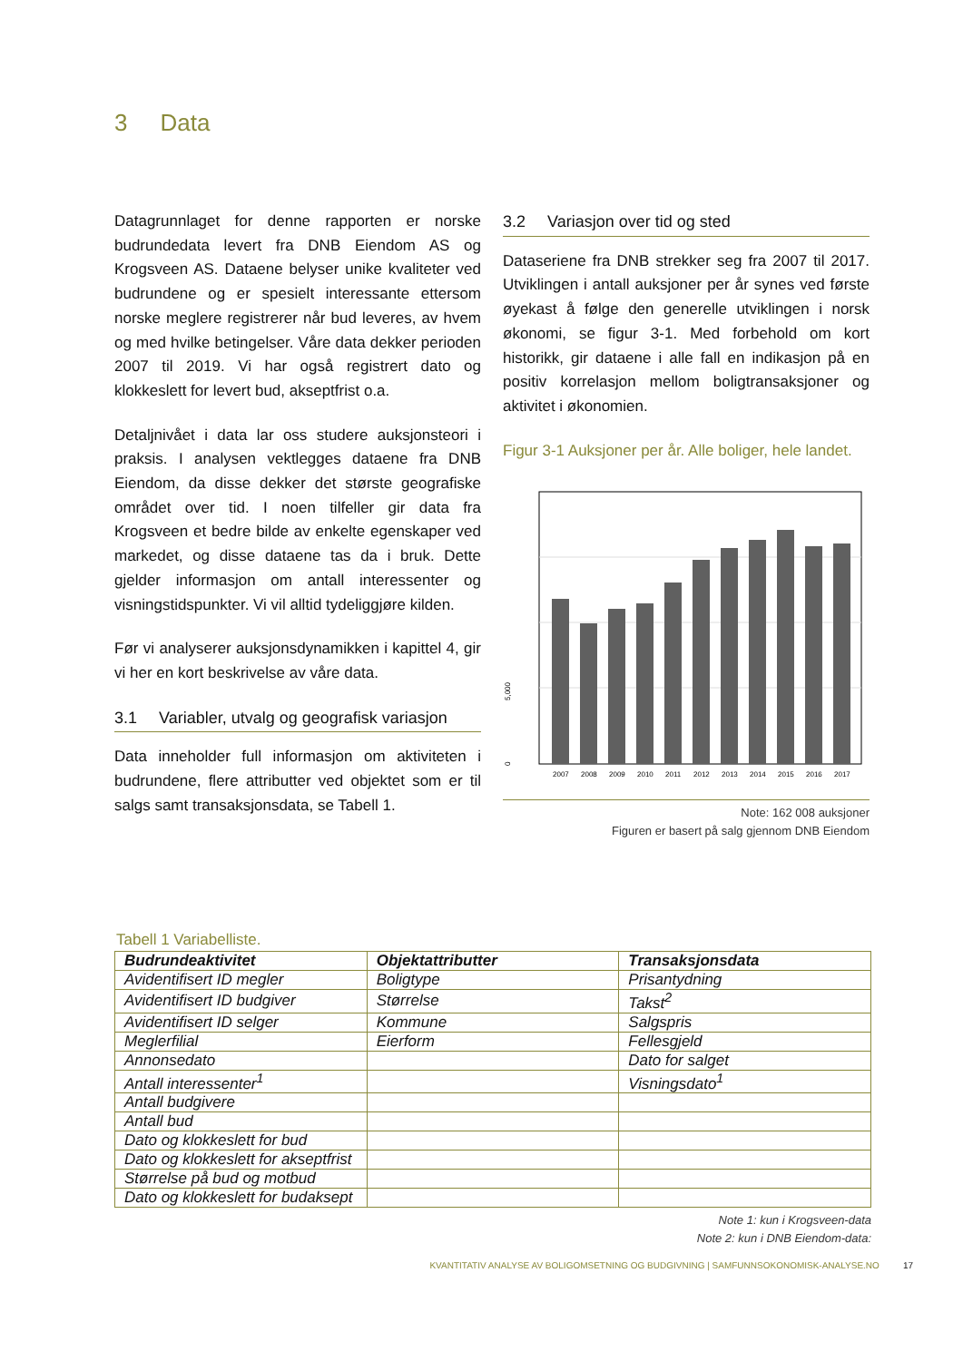3 Data
Datagrunnlaget for denne rapporten er norske budrundedata levert fra DNB Eiendom AS og Krogsveen AS. Dataene belyser unike kvaliteter ved budrundene og er spesielt interessante ettersom norske meglere registrerer når bud leveres, av hvem og med hvilke betingelser. Våre data dekker perioden 2007 til 2019. Vi har også registrert dato og klokkeslett for levert bud, akseptfrist o.a.
Detaljnivået i data lar oss studere auksjonsteori i praksis. I analysen vektlegges dataene fra DNB Eiendom, da disse dekker det største geografiske området over tid. I noen tilfeller gir data fra Krogsveen et bedre bilde av enkelte egenskaper ved markedet, og disse dataene tas da i bruk. Dette gjelder informasjon om antall interessenter og visningstidspunkter. Vi vil alltid tydeliggjøre kilden.
Før vi analyserer auksjonsdynamikken i kapittel 4, gir vi her en kort beskrivelse av våre data.
3.1 Variabler, utvalg og geografisk variasjon
Data inneholder full informasjon om aktiviteten i budrundene, flere attributter ved objektet som er til salgs samt transaksjonsdata, se Tabell 1.
3.2 Variasjon over tid og sted
Dataseriene fra DNB strekker seg fra 2007 til 2017. Utviklingen i antall auksjoner per år synes ved første øyekast å følge den generelle utviklingen i norsk økonomi, se figur 3-1. Med forbehold om kort historikk, gir dataene i alle fall en indikasjon på en positiv korrelasjon mellom boligtransaksjoner og aktivitet i økonomien.
Figur 3-1 Auksjoner per år. Alle boliger, hele landet.
5,000
0
2007
2008
2009
2010
2011
2012
2013
2014
2015
2016
2017
Note: 162 008 auksjoner
Figuren er basert på salg gjennom DNB Eiendom
Tabell 1 Variabelliste.
| Budrundeaktivitet | Objektattributter | Transaksjonsdata |
| --- | --- | --- |
| Avidentifisert ID megler | Boligtype | Prisantydning |
| Avidentifisert ID budgiver | Størrelse | Takst<sup>2</sup> |
| Avidentifisert ID selger | Kommune | Salgspris |
| Meglerfilial | Eierform | Fellesgjeld |
| Annonsedato | | Dato for salget |
| Antall interessenter<sup>1</sup> | | Visningsdato<sup>1</sup> |
| Antall budgivere | | |
| Antall bud | | |
| Dato og klokkeslett for bud | | |
| Dato og klokkeslett for akseptfrist | | |
| Størrelse på bud og motbud | | |
| Dato og klokkeslett for budaksept | | |
Note 1: kun i Krogsveen-data
Note 2: kun i DNB Eiendom-data:
KVANTITATIV ANALYSE AV BOLIGOMSETNING OG BUDGIVNING | SAMFUNNSOKONOMISK-ANALYSE.NO 17